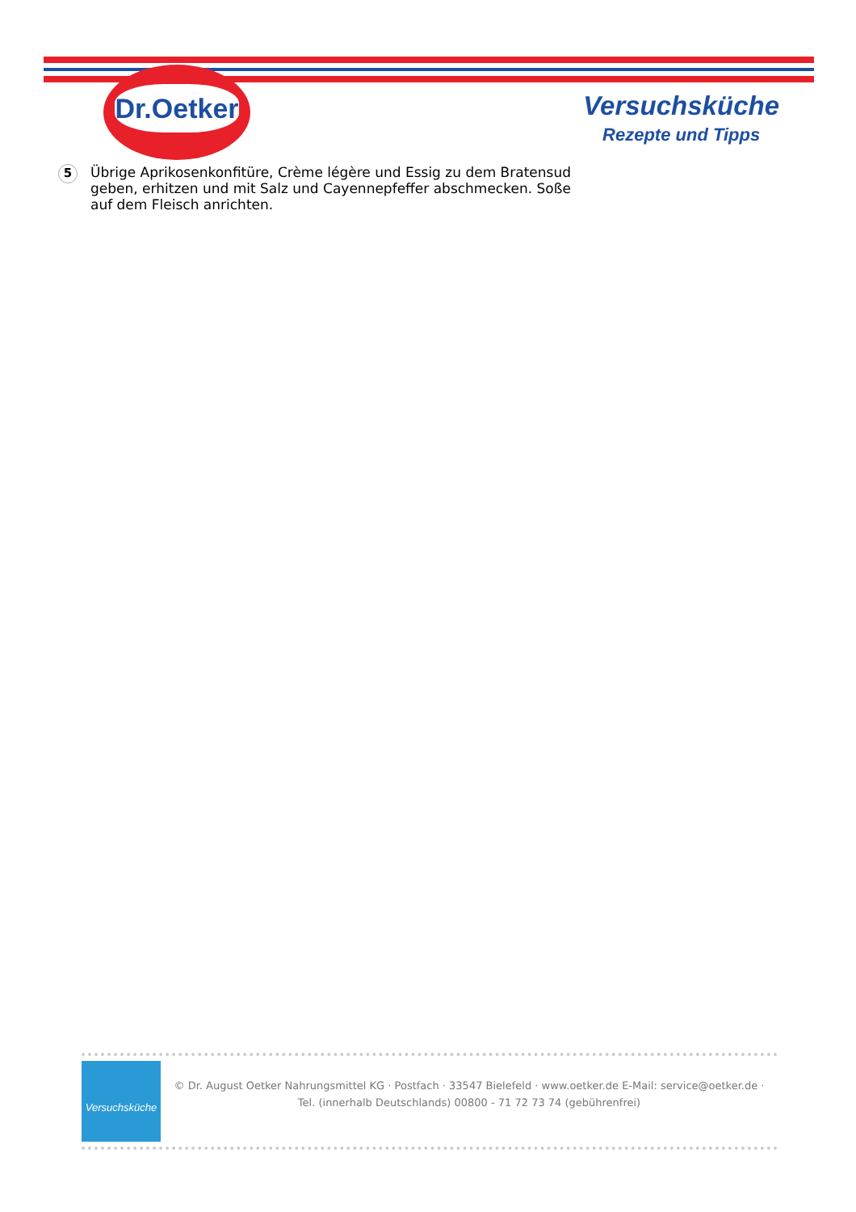Dr.Oetker
Versuchsküche
Rezepte und Tipps
5
Übrige Aprikosenkonfitüre, Crème légère und Essig zu dem Bratensud geben, erhitzen und mit Salz und Cayennepfeffer abschmecken. Soße auf dem Fleisch anrichten.
Versuchsküche
© Dr. August Oetker Nahrungsmittel KG · Postfach · 33547 Bielefeld · www.oetker.de E-Mail: service@oetker.de ·
Tel. (innerhalb Deutschlands) 00800 - 71 72 73 74 (gebührenfrei)